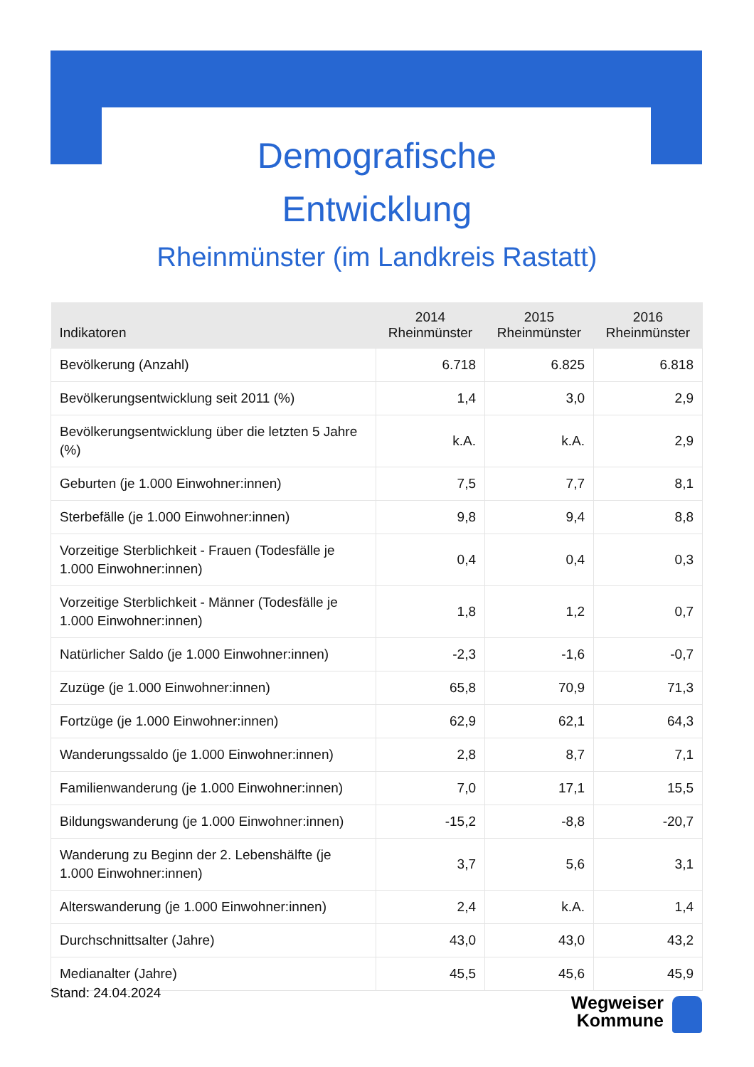Demografische
Entwicklung
Rheinmünster (im Landkreis Rastatt)
| Indikatoren | 2014 Rheinmünster | 2015 Rheinmünster | 2016 Rheinmünster |
| --- | --- | --- | --- |
| Bevölkerung (Anzahl) | 6.718 | 6.825 | 6.818 |
| Bevölkerungsentwicklung seit 2011 (%) | 1,4 | 3,0 | 2,9 |
| Bevölkerungsentwicklung über die letzten 5 Jahre (%) | k.A. | k.A. | 2,9 |
| Geburten (je 1.000 Einwohner:innen) | 7,5 | 7,7 | 8,1 |
| Sterbefälle (je 1.000 Einwohner:innen) | 9,8 | 9,4 | 8,8 |
| Vorzeitige Sterblichkeit - Frauen (Todesfälle je 1.000 Einwohner:innen) | 0,4 | 0,4 | 0,3 |
| Vorzeitige Sterblichkeit - Männer (Todesfälle je 1.000 Einwohner:innen) | 1,8 | 1,2 | 0,7 |
| Natürlicher Saldo (je 1.000 Einwohner:innen) | -2,3 | -1,6 | -0,7 |
| Zuzüge (je 1.000 Einwohner:innen) | 65,8 | 70,9 | 71,3 |
| Fortzüge (je 1.000 Einwohner:innen) | 62,9 | 62,1 | 64,3 |
| Wanderungssaldo (je 1.000 Einwohner:innen) | 2,8 | 8,7 | 7,1 |
| Familienwanderung (je 1.000 Einwohner:innen) | 7,0 | 17,1 | 15,5 |
| Bildungswanderung (je 1.000 Einwohner:innen) | -15,2 | -8,8 | -20,7 |
| Wanderung zu Beginn der 2. Lebenshälfte (je 1.000 Einwohner:innen) | 3,7 | 5,6 | 3,1 |
| Alterswanderung (je 1.000 Einwohner:innen) | 2,4 | k.A. | 1,4 |
| Durchschnittsalter (Jahre) | 43,0 | 43,0 | 43,2 |
| Medianalter (Jahre) | 45,5 | 45,6 | 45,9 |
Stand: 24.04.2024
Wegweiser
Kommune